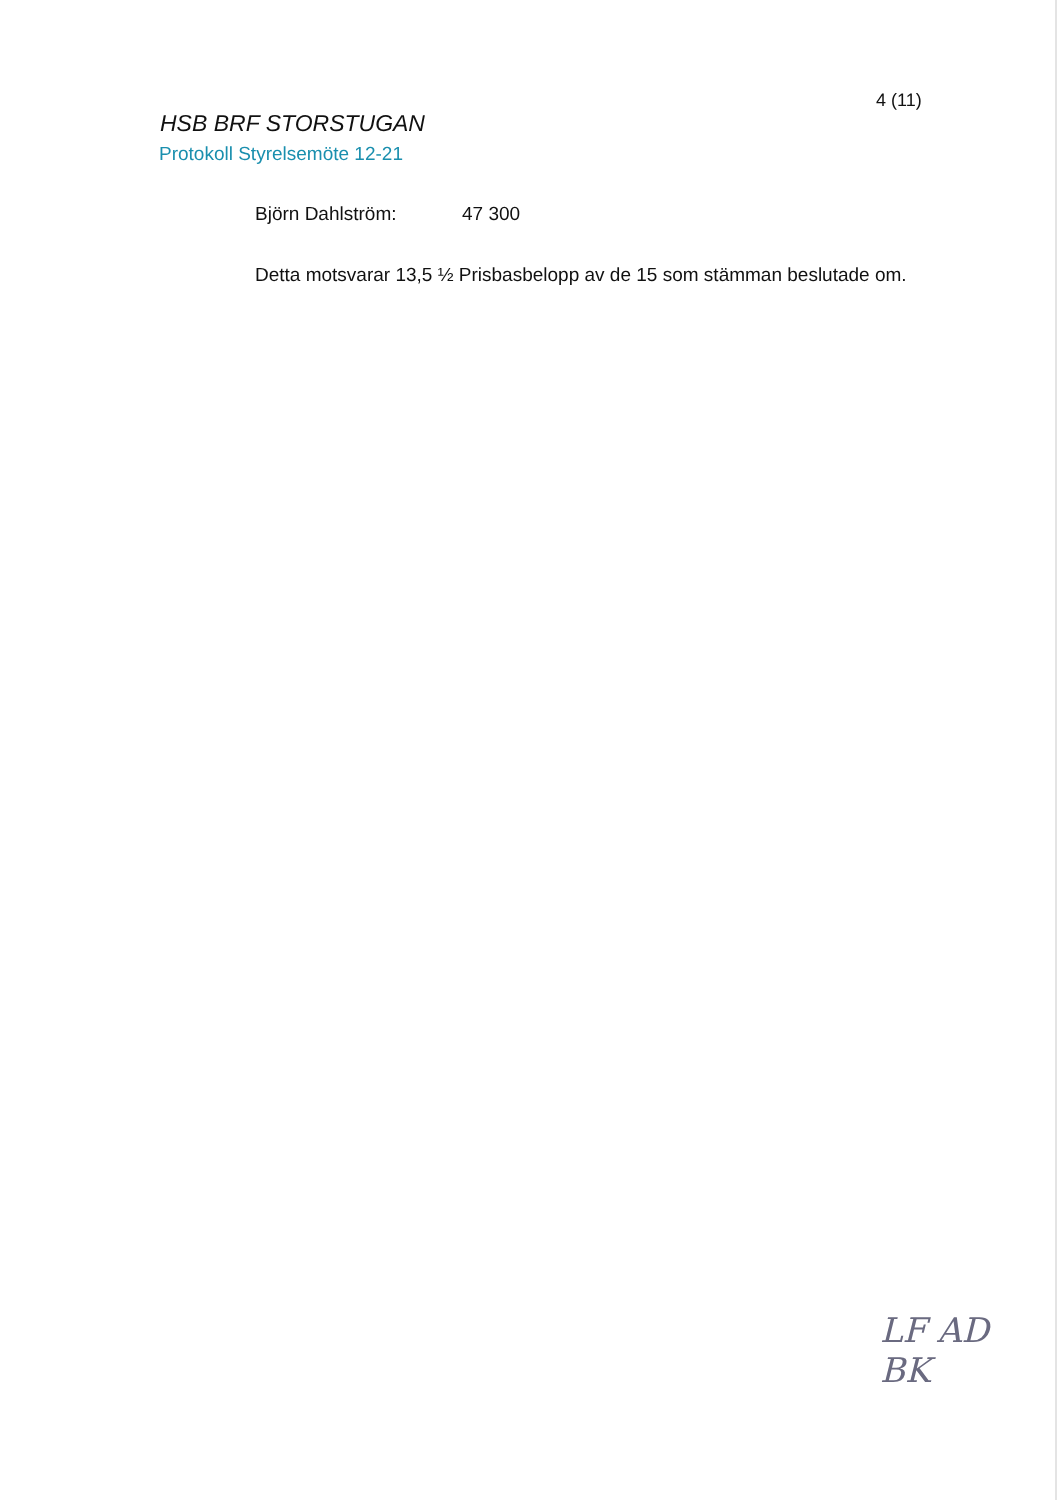4 (11)
HSB BRF STORSTUGAN
Protokoll Styrelsemöte 12-21
Björn Dahlström: 47 300
Detta motsvarar 13,5 ½ Prisbasbelopp av de 15 som stämman beslutade om.
LF AD
BK